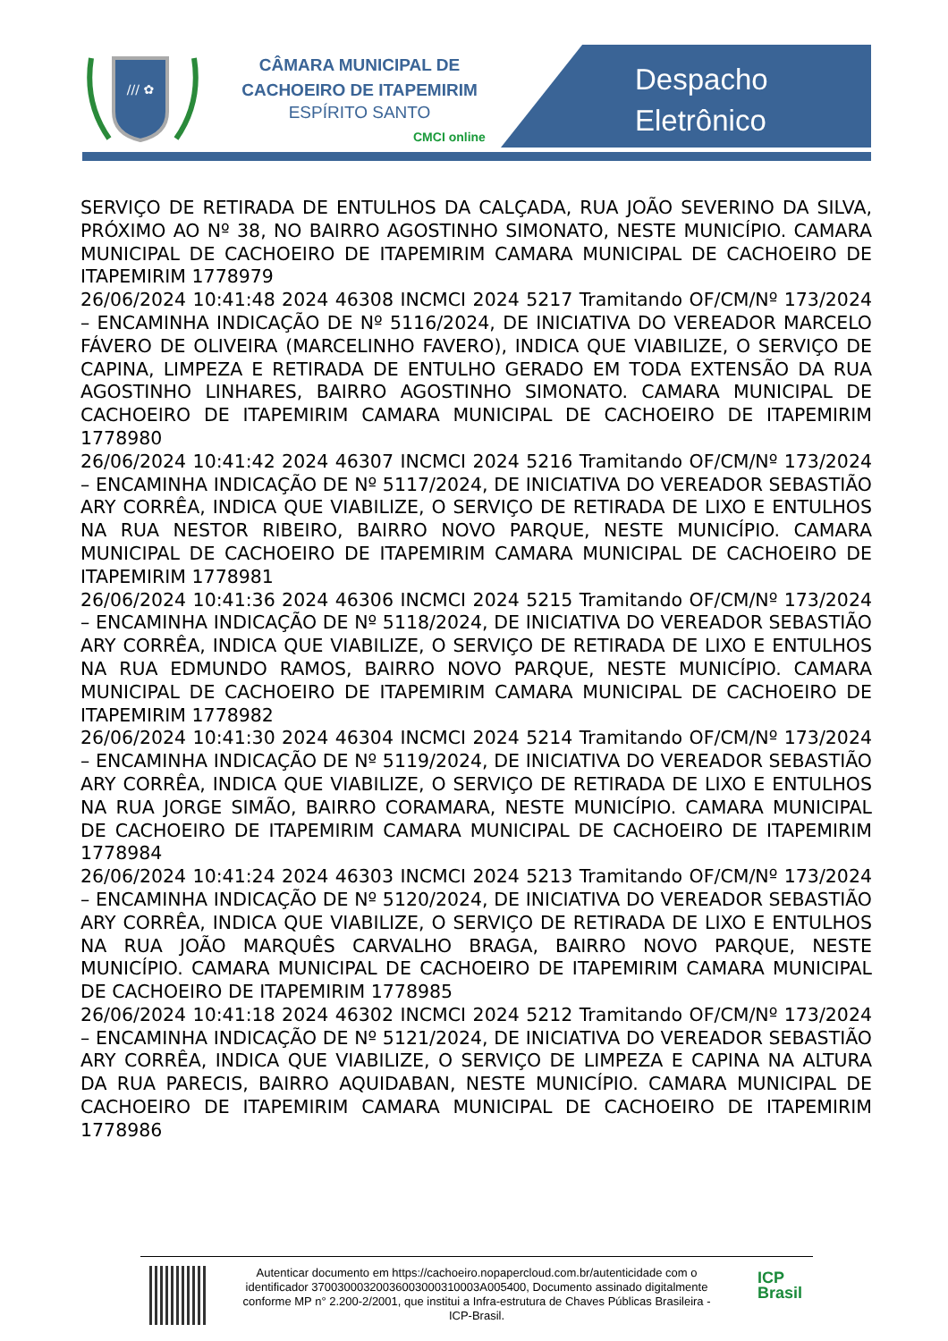/// ✿
CÂMARA MUNICIPAL DE
CACHOEIRO DE ITAPEMIRIM
ESPÍRITO SANTO
CMCI online
Despacho
Eletrônico
SERVIÇO DE RETIRADA DE ENTULHOS DA CALÇADA, RUA JOÃO SEVERINO DA SILVA, PRÓXIMO AO Nº 38, NO BAIRRO AGOSTINHO SIMONATO, NESTE MUNICÍPIO. CAMARA MUNICIPAL DE CACHOEIRO DE ITAPEMIRIM CAMARA MUNICIPAL DE CACHOEIRO DE ITAPEMIRIM 1778979
26/06/2024 10:41:48 2024 46308 INCMCI 2024 5217 Tramitando OF/CM/Nº 173/2024 – ENCAMINHA INDICAÇÃO DE Nº 5116/2024, DE INICIATIVA DO VEREADOR MARCELO FÁVERO DE OLIVEIRA (MARCELINHO FAVERO), INDICA QUE VIABILIZE, O SERVIÇO DE CAPINA, LIMPEZA E RETIRADA DE ENTULHO GERADO EM TODA EXTENSÃO DA RUA AGOSTINHO LINHARES, BAIRRO AGOSTINHO SIMONATO. CAMARA MUNICIPAL DE CACHOEIRO DE ITAPEMIRIM CAMARA MUNICIPAL DE CACHOEIRO DE ITAPEMIRIM 1778980
26/06/2024 10:41:42 2024 46307 INCMCI 2024 5216 Tramitando OF/CM/Nº 173/2024 – ENCAMINHA INDICAÇÃO DE Nº 5117/2024, DE INICIATIVA DO VEREADOR SEBASTIÃO ARY CORRÊA, INDICA QUE VIABILIZE, O SERVIÇO DE RETIRADA DE LIXO E ENTULHOS NA RUA NESTOR RIBEIRO, BAIRRO NOVO PARQUE, NESTE MUNICÍPIO. CAMARA MUNICIPAL DE CACHOEIRO DE ITAPEMIRIM CAMARA MUNICIPAL DE CACHOEIRO DE ITAPEMIRIM 1778981
26/06/2024 10:41:36 2024 46306 INCMCI 2024 5215 Tramitando OF/CM/Nº 173/2024 – ENCAMINHA INDICAÇÃO DE Nº 5118/2024, DE INICIATIVA DO VEREADOR SEBASTIÃO ARY CORRÊA, INDICA QUE VIABILIZE, O SERVIÇO DE RETIRADA DE LIXO E ENTULHOS NA RUA EDMUNDO RAMOS, BAIRRO NOVO PARQUE, NESTE MUNICÍPIO. CAMARA MUNICIPAL DE CACHOEIRO DE ITAPEMIRIM CAMARA MUNICIPAL DE CACHOEIRO DE ITAPEMIRIM 1778982
26/06/2024 10:41:30 2024 46304 INCMCI 2024 5214 Tramitando OF/CM/Nº 173/2024 – ENCAMINHA INDICAÇÃO DE Nº 5119/2024, DE INICIATIVA DO VEREADOR SEBASTIÃO ARY CORRÊA, INDICA QUE VIABILIZE, O SERVIÇO DE RETIRADA DE LIXO E ENTULHOS NA RUA JORGE SIMÃO, BAIRRO CORAMARA, NESTE MUNICÍPIO. CAMARA MUNICIPAL DE CACHOEIRO DE ITAPEMIRIM CAMARA MUNICIPAL DE CACHOEIRO DE ITAPEMIRIM 1778984
26/06/2024 10:41:24 2024 46303 INCMCI 2024 5213 Tramitando OF/CM/Nº 173/2024 – ENCAMINHA INDICAÇÃO DE Nº 5120/2024, DE INICIATIVA DO VEREADOR SEBASTIÃO ARY CORRÊA, INDICA QUE VIABILIZE, O SERVIÇO DE RETIRADA DE LIXO E ENTULHOS NA RUA JOÃO MARQUÊS CARVALHO BRAGA, BAIRRO NOVO PARQUE, NESTE MUNICÍPIO. CAMARA MUNICIPAL DE CACHOEIRO DE ITAPEMIRIM CAMARA MUNICIPAL DE CACHOEIRO DE ITAPEMIRIM 1778985
26/06/2024 10:41:18 2024 46302 INCMCI 2024 5212 Tramitando OF/CM/Nº 173/2024 – ENCAMINHA INDICAÇÃO DE Nº 5121/2024, DE INICIATIVA DO VEREADOR SEBASTIÃO ARY CORRÊA, INDICA QUE VIABILIZE, O SERVIÇO DE LIMPEZA E CAPINA NA ALTURA DA RUA PARECIS, BAIRRO AQUIDABAN, NESTE MUNICÍPIO. CAMARA MUNICIPAL DE CACHOEIRO DE ITAPEMIRIM CAMARA MUNICIPAL DE CACHOEIRO DE ITAPEMIRIM 1778986
Autenticar documento em https://cachoeiro.nopapercloud.com.br/autenticidade com o identificador 37003000320036003000310003A005400, Documento assinado digitalmente conforme MP n° 2.200-2/2001, que institui a Infra-estrutura de Chaves Públicas Brasileira - ICP-Brasil.
ICP
Brasil